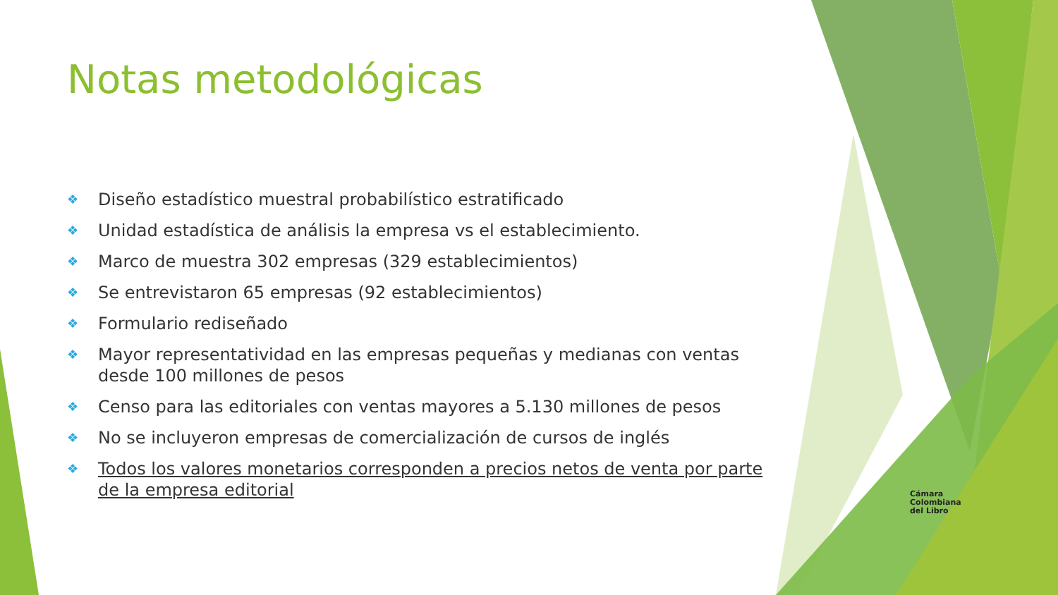Notas metodológicas
❖ Diseño estadístico muestral probabilístico estratificado
❖ Unidad estadística de análisis la empresa vs el establecimiento.
❖ Marco de muestra 302 empresas (329 establecimientos)
❖ Se entrevistaron 65 empresas (92 establecimientos)
❖ Formulario rediseñado
❖ Mayor representatividad en las empresas pequeñas y medianas con ventas desde 100 millones de pesos
❖ Censo para las editoriales con ventas mayores a 5.130 millones de pesos
❖ No se incluyeron empresas de comercialización de cursos de inglés
❖ Todos los valores monetarios corresponden a precios netos de venta por parte de la empresa editorial
Cámara
Colombiana
del Libro